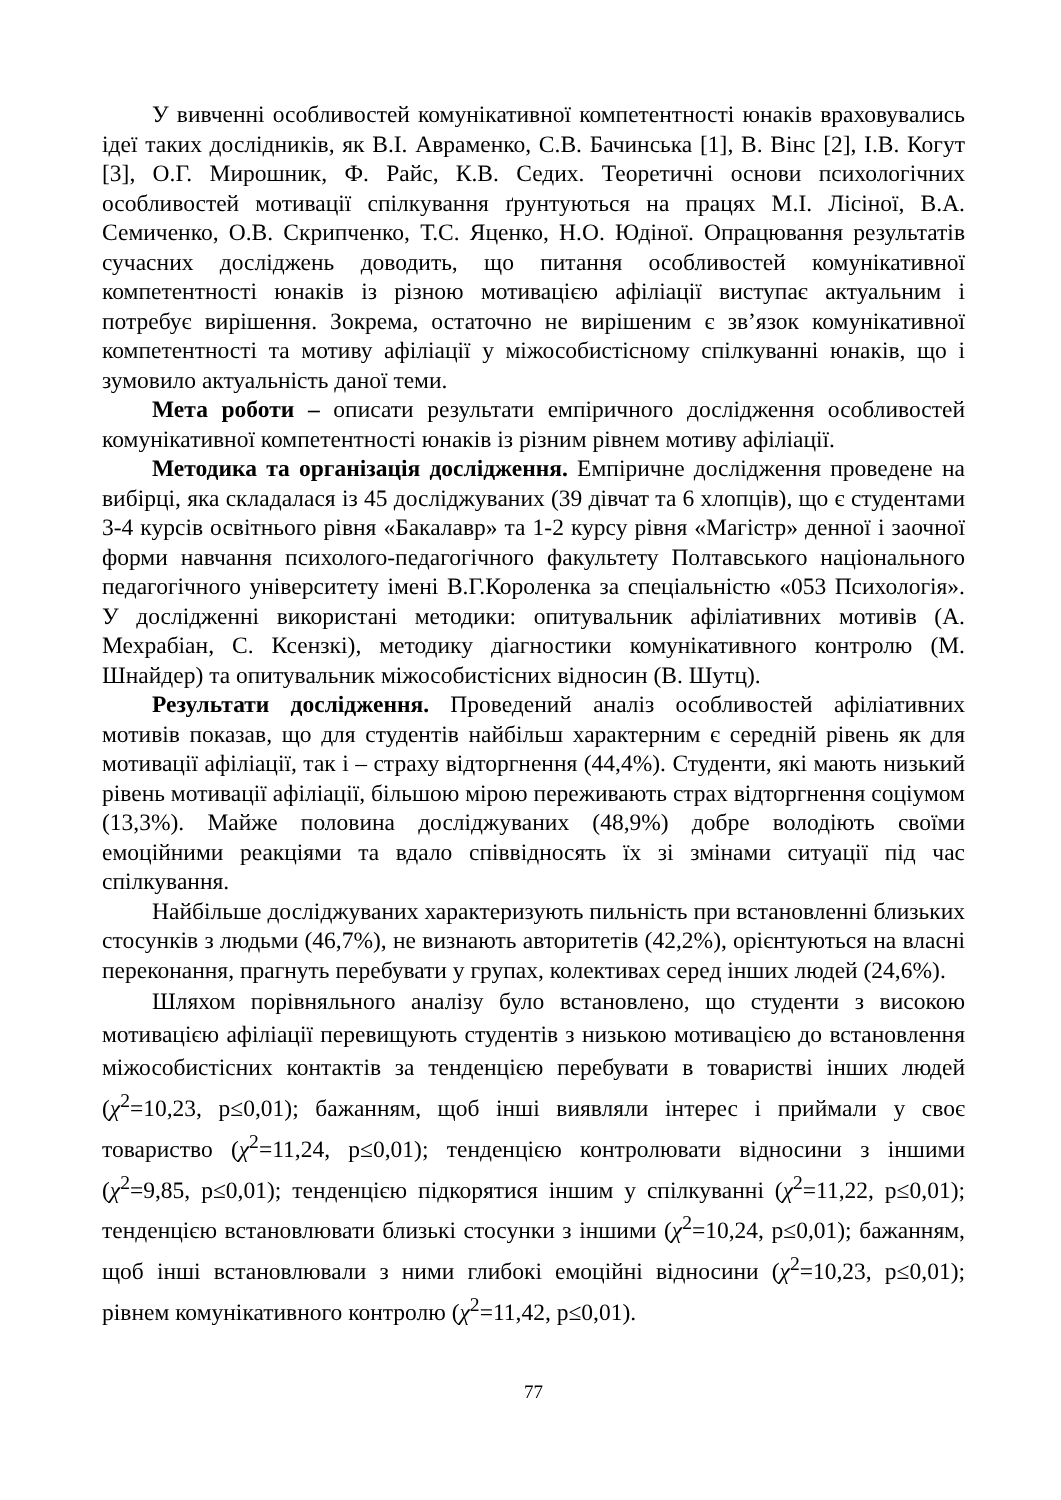У вивченні особливостей комунікативної компетентності юнаків враховувались ідеї таких дослідників, як В.І. Авраменко, С.В. Бачинська [1], В. Вінс [2], І.В. Когут [3], О.Г. Мирошник, Ф. Райс, К.В. Седих. Теоретичні основи психологічних особливостей мотивації спілкування ґрунтуються на працях М.І. Лісіної, В.А. Семиченко, О.В. Скрипченко, Т.С. Яценко, Н.О. Юдіної. Опрацювання результатів сучасних досліджень доводить, що питання особливостей комунікативної компетентності юнаків із різною мотивацією афіліації виступає актуальним і потребує вирішення. Зокрема, остаточно не вирішеним є зв’язок комунікативної компетентності та мотиву афіліації у міжособистісному спілкуванні юнаків, що і зумовило актуальність даної теми.
Мета роботи – описати результати емпіричного дослідження особливостей комунікативної компетентності юнаків із різним рівнем мотиву афіліації.
Методика та організація дослідження. Емпіричне дослідження проведене на вибірці, яка складалася із 45 досліджуваних (39 дівчат та 6 хлопців), що є студентами 3-4 курсів освітнього рівня «Бакалавр» та 1-2 курсу рівня «Магістр» денної і заочної форми навчання психолого-педагогічного факультету Полтавського національного педагогічного університету імені В.Г.Короленка за спеціальністю «053 Психологія». У дослідженні використані методики: опитувальник афіліативних мотивів (А. Мехрабіан, С. Ксензкі), методику діагностики комунікативного контролю (М. Шнайдер) та опитувальник міжособистісних відносин (В. Шутц).
Результати дослідження. Проведений аналіз особливостей афіліативних мотивів показав, що для студентів найбільш характерним є середній рівень як для мотивації афіліації, так і – страху відторгнення (44,4%). Студенти, які мають низький рівень мотивації афіліації, більшою мірою переживають страх відторгнення соціумом (13,3%). Майже половина досліджуваних (48,9%) добре володіють своїми емоційними реакціями та вдало співвідносять їх зі змінами ситуації під час спілкування.
Найбільше досліджуваних характеризують пильність при встановленні близьких стосунків з людьми (46,7%), не визнають авторитетів (42,2%), орієнтуються на власні переконання, прагнуть перебувати у групах, колективах серед інших людей (24,6%).
Шляхом порівняльного аналізу було встановлено, що студенти з високою мотивацією афіліації перевищують студентів з низькою мотивацією до встановлення міжособистісних контактів за тенденцією перебувати в товаристві інших людей (χ<sup>2</sup>=10,23, p≤0,01); бажанням, щоб інші виявляли інтерес і приймали у своє товариство (χ<sup>2</sup>=11,24, p≤0,01); тенденцією контролювати відносини з іншими (χ<sup>2</sup>=9,85, p≤0,01); тенденцією підкорятися іншим у спілкуванні (χ<sup>2</sup>=11,22, p≤0,01); тенденцією встановлювати близькі стосунки з іншими (χ<sup>2</sup>=10,24, p≤0,01); бажанням, щоб інші встановлювали з ними глибокі емоційні відносини (χ<sup>2</sup>=10,23, p≤0,01); рівнем комунікативного контролю (χ<sup>2</sup>=11,42, p≤0,01).
77